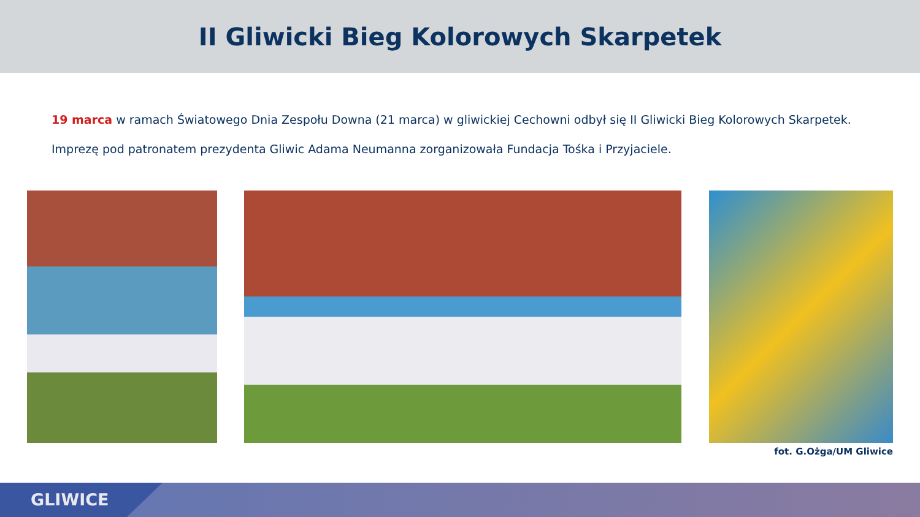II Gliwicki Bieg Kolorowych Skarpetek
19 marca w ramach Światowego Dnia Zespołu Downa (21 marca) w gliwickiej Cechowni odbył się II Gliwicki Bieg Kolorowych Skarpetek.
Imprezę pod patronatem prezydenta Gliwic Adama Neumanna zorganizowała Fundacja Tośka i Przyjaciele.
fot. G.Ożga/UM Gliwice
GLIWICE